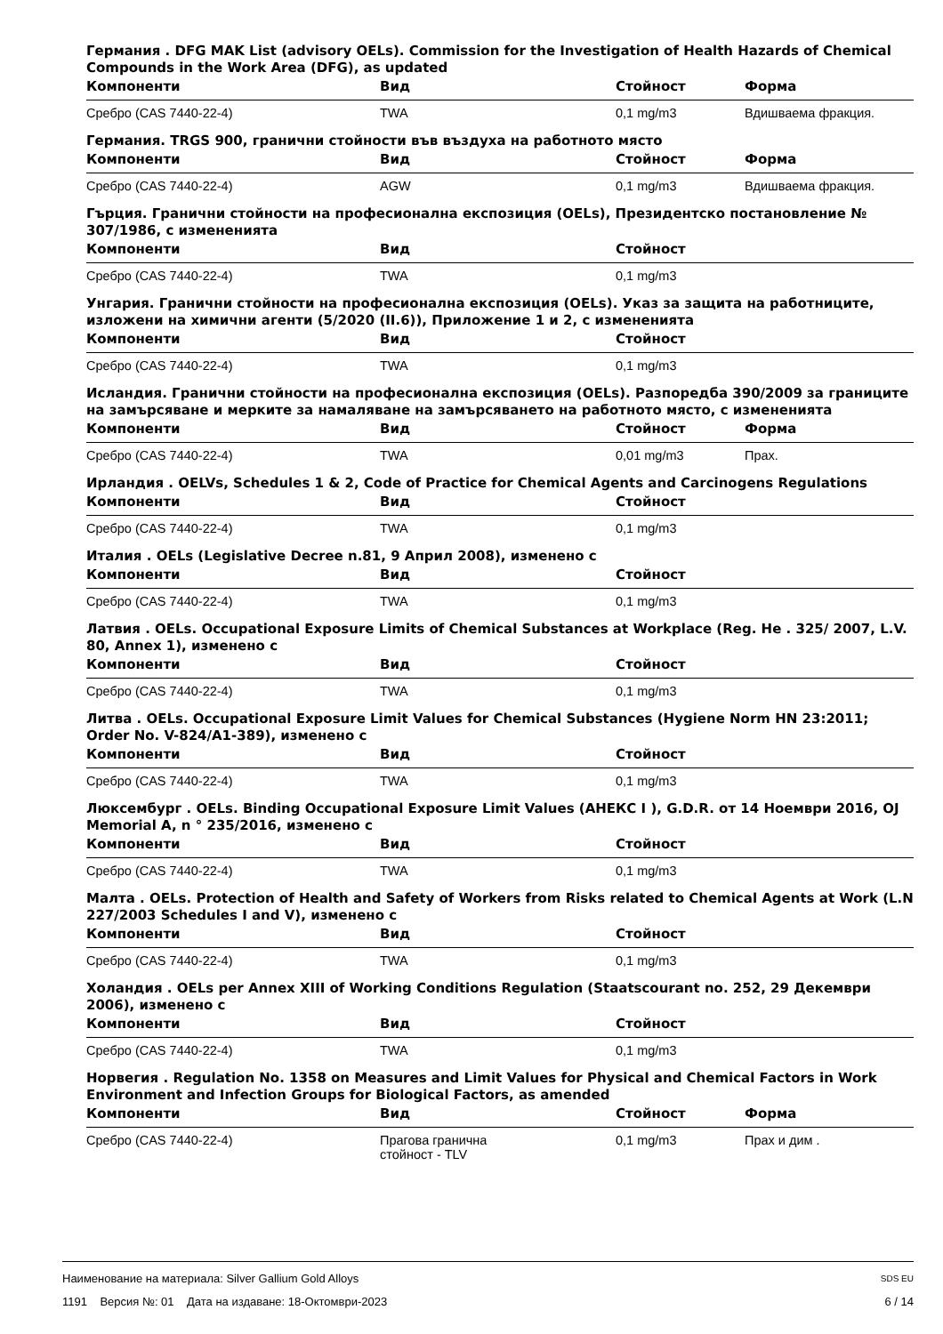Германия . DFG MAK List (advisory OELs). Commission for the Investigation of Health Hazards of Chemical Compounds in the Work Area (DFG), as updated
| Компоненти | Вид | Стойност | Форма |
| --- | --- | --- | --- |
| Сребро (CAS 7440-22-4) | TWA | 0,1 mg/m3 | Вдишваема фракция. |
Германия. TRGS 900, гранични стойности във въздуха на работното място
| Компоненти | Вид | Стойност | Форма |
| --- | --- | --- | --- |
| Сребро (CAS 7440-22-4) | AGW | 0,1 mg/m3 | Вдишваема фракция. |
Гърция. Гранични стойности на професионална експозиция (OELs), Президентско постановление № 307/1986, с измененията
| Компоненти | Вид | Стойност | |
| --- | --- | --- | --- |
| Сребро (CAS 7440-22-4) | TWA | 0,1 mg/m3 | |
Унгария. Гранични стойности на професионална експозиция (OELs). Указ за защита на работниците, изложени на химични агенти (5/2020 (II.6)), Приложение 1 и 2, с измененията
| Компоненти | Вид | Стойност | |
| --- | --- | --- | --- |
| Сребро (CAS 7440-22-4) | TWA | 0,1 mg/m3 | |
Исландия. Гранични стойности на професионална експозиция (OELs). Разпоредба 390/2009 за границите на замърсяване и мерките за намаляване на замърсяването на работното място, с измененията
| Компоненти | Вид | Стойност | Форма |
| --- | --- | --- | --- |
| Сребро (CAS 7440-22-4) | TWA | 0,01 mg/m3 | Прах. |
Ирландия . OELVs, Schedules 1 & 2, Code of Practice for Chemical Agents and Carcinogens Regulations
| Компоненти | Вид | Стойност | |
| --- | --- | --- | --- |
| Сребро (CAS 7440-22-4) | TWA | 0,1 mg/m3 | |
Италия . OELs (Legislative Decree n.81, 9 Април 2008), изменено с
| Компоненти | Вид | Стойност | |
| --- | --- | --- | --- |
| Сребро (CAS 7440-22-4) | TWA | 0,1 mg/m3 | |
Латвия . OELs. Occupational Exposure Limits of Chemical Substances at Workplace (Reg. Не . 325/ 2007, L.V. 80, Annex 1), изменено с
| Компоненти | Вид | Стойност | |
| --- | --- | --- | --- |
| Сребро (CAS 7440-22-4) | TWA | 0,1 mg/m3 | |
Литва . OELs. Occupational Exposure Limit Values for Chemical Substances (Hygiene Norm HN 23:2011; Order No. V-824/A1-389), изменено с
| Компоненти | Вид | Стойност | |
| --- | --- | --- | --- |
| Сребро (CAS 7440-22-4) | TWA | 0,1 mg/m3 | |
Люксембург . OELs. Binding Occupational Exposure Limit Values (АНЕКС I ), G.D.R. от 14 Ноември 2016, OJ Memorial A, n ° 235/2016, изменено с
| Компоненти | Вид | Стойност | |
| --- | --- | --- | --- |
| Сребро (CAS 7440-22-4) | TWA | 0,1 mg/m3 | |
Малта . OELs. Protection of Health and Safety of Workers from Risks related to Chemical Agents at Work (L.N 227/2003 Schedules I and V), изменено с
| Компоненти | Вид | Стойност | |
| --- | --- | --- | --- |
| Сребро (CAS 7440-22-4) | TWA | 0,1 mg/m3 | |
Холандия . OELs per Annex XIII of Working Conditions Regulation (Staatscourant no. 252, 29 Декември 2006), изменено с
| Компоненти | Вид | Стойност | |
| --- | --- | --- | --- |
| Сребро (CAS 7440-22-4) | TWA | 0,1 mg/m3 | |
Норвегия . Regulation No. 1358 on Measures and Limit Values for Physical and Chemical Factors in Work Environment and Infection Groups for Biological Factors, as amended
| Компоненти | Вид | Стойност | Форма |
| --- | --- | --- | --- |
| Сребро (CAS 7440-22-4) | Прагова гранична стойност - TLV | 0,1 mg/m3 | Прах и дим . |
Наименование на материала: Silver Gallium Gold Alloys SDS EU
1191 Версия №: 01 Дата на издаване: 18-Октомври-2023 6 / 14